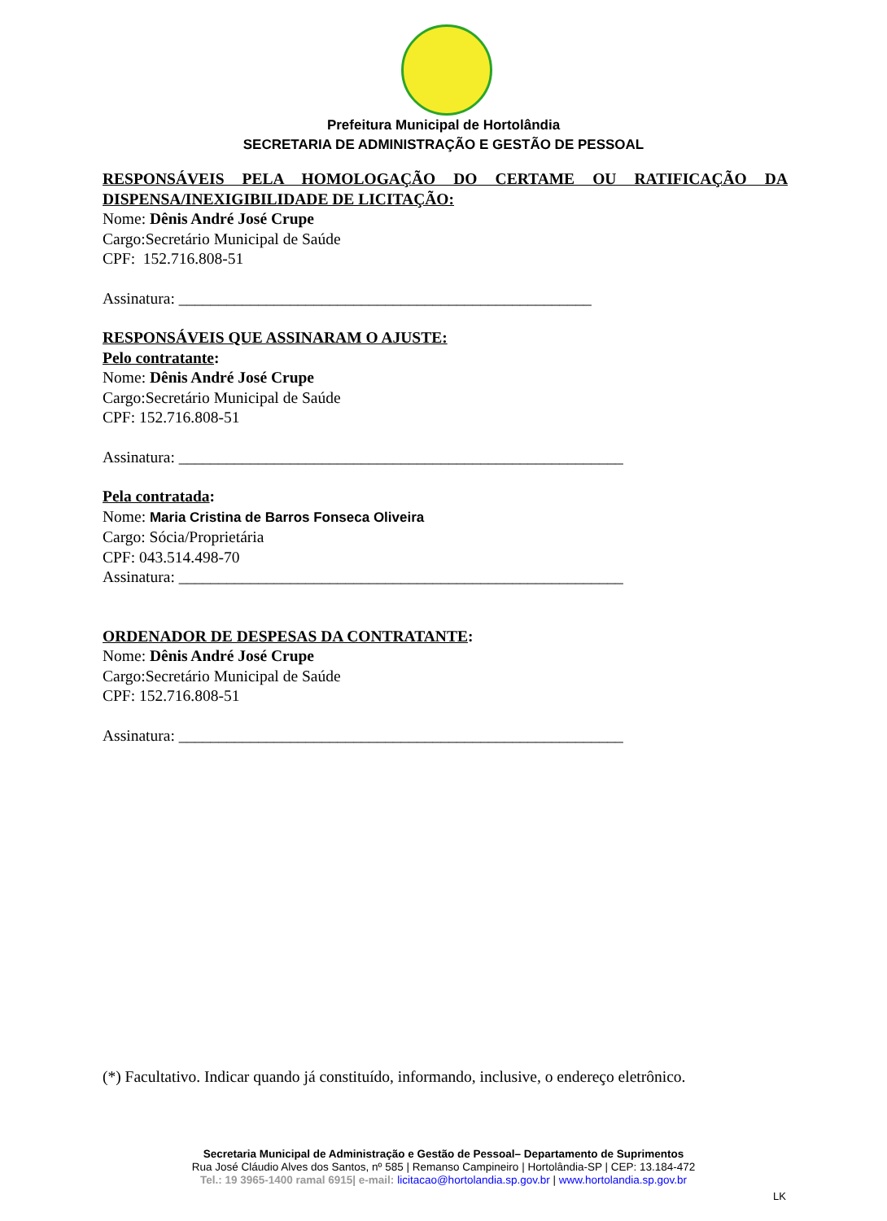Prefeitura Municipal de Hortolândia
SECRETARIA DE ADMINISTRAÇÃO E GESTÃO DE PESSOAL
RESPONSÁVEIS PELA HOMOLOGAÇÃO DO CERTAME OU RATIFICAÇÃO DA
DISPENSA/INEXIGIBILIDADE DE LICITAÇÃO:
Nome: Dênis André José Crupe
Cargo:Secretário Municipal de Saúde
CPF: 152.716.808-51
Assinatura: ____________________________________________________
RESPONSÁVEIS QUE ASSINARAM O AJUSTE:
Pelo contratante:
Nome: Dênis André José Crupe
Cargo:Secretário Municipal de Saúde
CPF: 152.716.808-51
Assinatura: ________________________________________________________
Pela contratada:
Nome: Maria Cristina de Barros Fonseca Oliveira
Cargo: Sócia/Proprietária
CPF: 043.514.498-70
Assinatura: ________________________________________________________
ORDENADOR DE DESPESAS DA CONTRATANTE:
Nome: Dênis André José Crupe
Cargo:Secretário Municipal de Saúde
CPF: 152.716.808-51
Assinatura: ________________________________________________________
(*) Facultativo. Indicar quando já constituído, informando, inclusive, o endereço eletrônico.
Secretaria Municipal de Administração e Gestão de Pessoal– Departamento de Suprimentos
Rua José Cláudio Alves dos Santos, nº 585 | Remanso Campineiro | Hortolândia-SP | CEP: 13.184-472
Tel.: 19 3965-1400 ramal 6915| e-mail: licitacao@hortolandia.sp.gov.br | www.hortolandia.sp.gov.br
LK